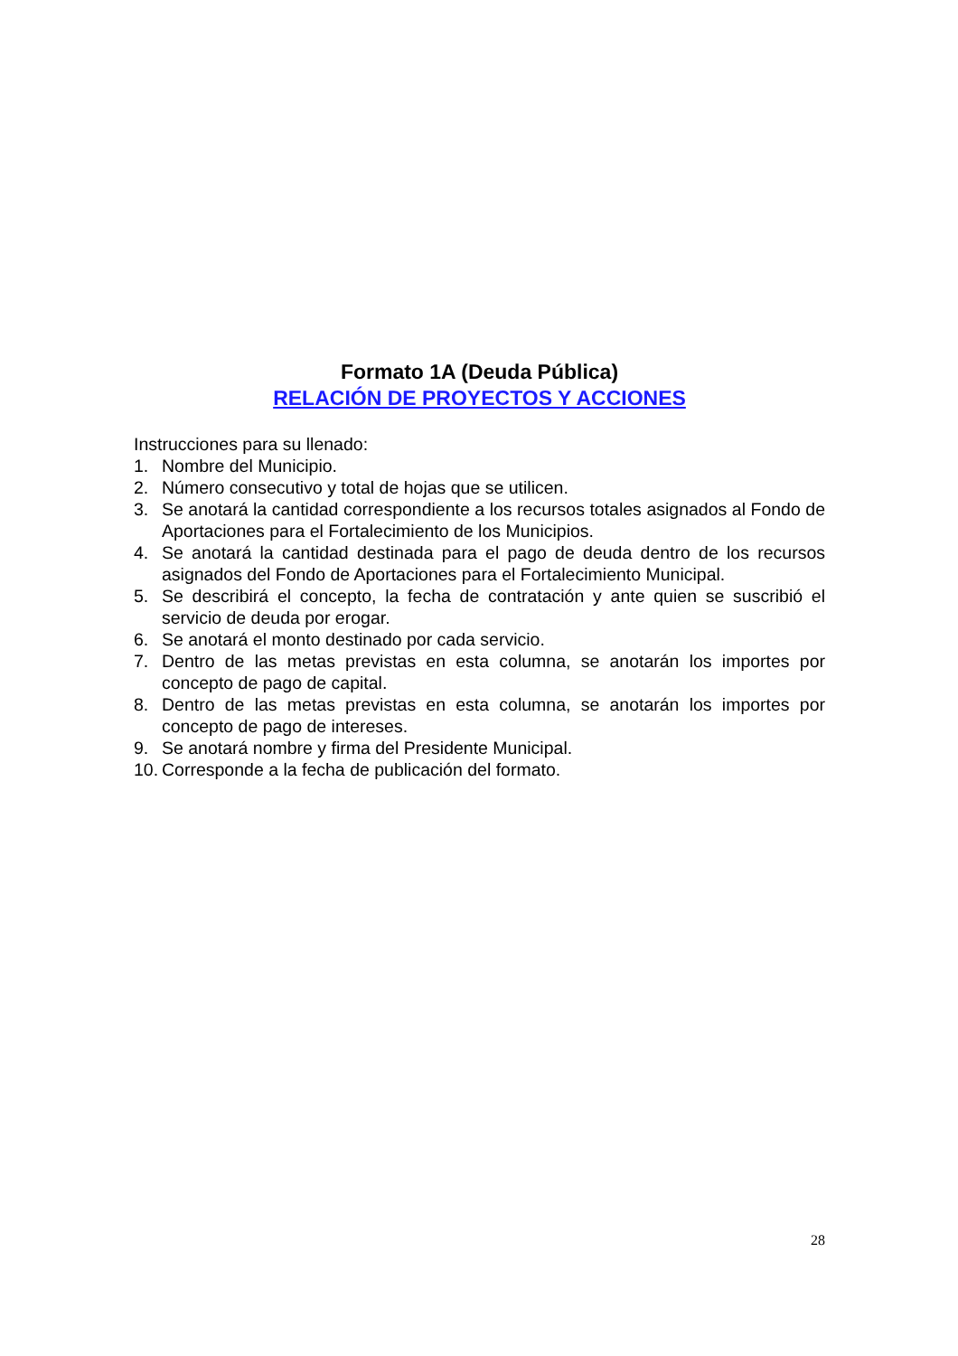Formato 1A (Deuda Pública)
RELACIÓN DE PROYECTOS Y ACCIONES
Instrucciones para su llenado:
1. Nombre del Municipio.
2. Número consecutivo y total de hojas que se utilicen.
3. Se anotará la cantidad correspondiente a los recursos totales asignados al Fondo de Aportaciones para el Fortalecimiento de los Municipios.
4. Se anotará la cantidad destinada para el pago de deuda dentro de los recursos asignados del Fondo de Aportaciones para el Fortalecimiento Municipal.
5. Se describirá el concepto, la fecha de contratación y ante quien se suscribió el servicio de deuda por erogar.
6. Se anotará el monto destinado por cada servicio.
7. Dentro de las metas previstas en esta columna, se anotarán los importes por concepto de pago de capital.
8. Dentro de las metas previstas en esta columna, se anotarán los importes por concepto de pago de intereses.
9. Se anotará nombre y firma del Presidente Municipal.
10. Corresponde a la fecha de publicación del formato.
28